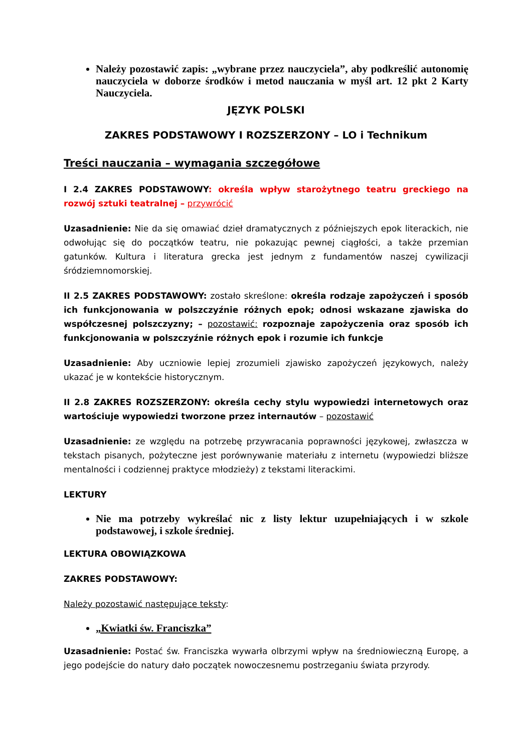Należy pozostawić zapis: „wybrane przez nauczyciela”, aby podkreślić autonomię nauczyciela w doborze środków i metod nauczania w myśl art. 12 pkt 2 Karty Nauczyciela.
JĘZYK POLSKI
ZAKRES PODSTAWOWY I ROZSZERZONY – LO i Technikum
Treści nauczania – wymagania szczegółowe
I 2.4 ZAKRES PODSTAWOWY: określa wpływ starożytnego teatru greckiego na rozwój sztuki teatralnej – przywrócić
Uzasadnienie: Nie da się omawiać dzieł dramatycznych z późniejszych epok literackich, nie odwołując się do początków teatru, nie pokazując pewnej ciągłości, a także przemian gatunków. Kultura i literatura grecka jest jednym z fundamentów naszej cywilizacji śródziemnomorskiej.
II 2.5 ZAKRES PODSTAWOWY: zostało skreślone: określa rodzaje zapożyczeń i sposób ich funkcjonowania w polszczyźnie różnych epok; odnosi wskazane zjawiska do współczesnej polszczyzny; – pozostawić: rozpoznaje zapożyczenia oraz sposób ich funkcjonowania w polszczyźnie różnych epok i rozumie ich funkcje
Uzasadnienie: Aby uczniowie lepiej zrozumieli zjawisko zapożyczeń językowych, należy ukazać je w kontekście historycznym.
II 2.8 ZAKRES ROZSZERZONY: określa cechy stylu wypowiedzi internetowych oraz wartościuje wypowiedzi tworzone przez internautów – pozostawić
Uzasadnienie: ze względu na potrzebę przywracania poprawności językowej, zwłaszcza w tekstach pisanych, pożyteczne jest porównywanie materiału z internetu (wypowiedzi bliższe mentalności i codziennej praktyce młodzieży) z tekstami literackimi.
LEKTURY
Nie ma potrzeby wykreślać nic z listy lektur uzupełniających i w szkole podstawowej, i szkole średniej.
LEKTURA OBOWIĄZKOWA
ZAKRES PODSTAWOWY:
Należy pozostawić następujące teksty:
„Kwiatki św. Franciszka”
Uzasadnienie: Postać św. Franciszka wywarła olbrzymi wpływ na średniowieczną Europę, a jego podejście do natury dało początek nowoczesnemu postrzeganiu świata przyrody.